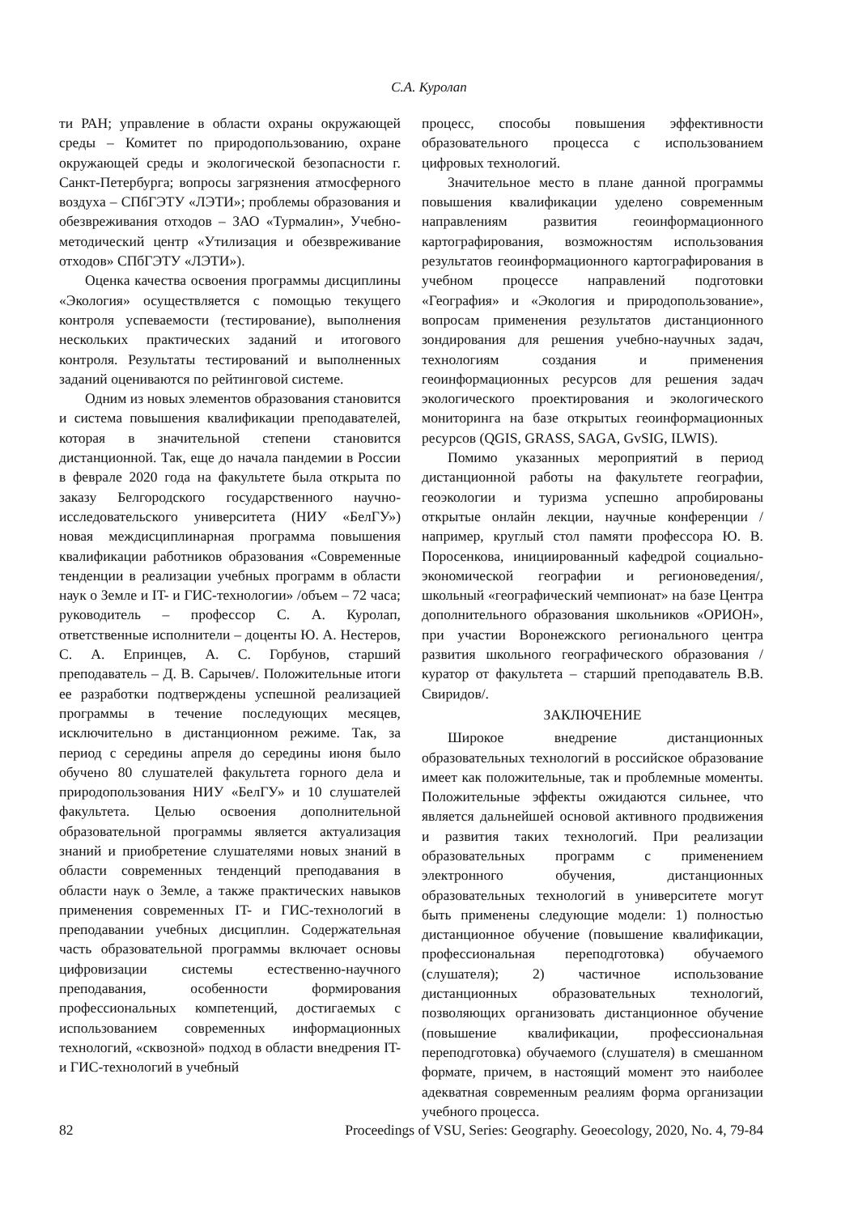С.А. Куролап
ти РАН; управление в области охраны окружающей среды – Комитет по природопользованию, охране окружающей среды и экологической безопасности г. Санкт-Петербурга; вопросы загрязнения атмосферного воздуха – СПбГЭТУ «ЛЭТИ»; проблемы образования и обезвреживания отходов – ЗАО «Турмалин», Учебно-методический центр «Утилизация и обезвреживание отходов» СПбГЭТУ «ЛЭТИ»).
Оценка качества освоения программы дисциплины «Экология» осуществляется с помощью текущего контроля успеваемости (тестирование), выполнения нескольких практических заданий и итогового контроля. Результаты тестирований и выполненных заданий оцениваются по рейтинговой системе.
Одним из новых элементов образования становится и система повышения квалификации преподавателей, которая в значительной степени становится дистанционной. Так, еще до начала пандемии в России в феврале 2020 года на факультете была открыта по заказу Белгородского государственного научно-исследовательского университета (НИУ «БелГУ») новая междисциплинарная программа повышения квалификации работников образования «Современные тенденции в реализации учебных программ в области наук о Земле и IT- и ГИС-технологии» /объем – 72 часа; руководитель – профессор С. А. Куролап, ответственные исполнители – доценты Ю. А. Нестеров, С. А. Епринцев, А. С. Горбунов, старший преподаватель – Д. В. Сарычев/. Положительные итоги ее разработки подтверждены успешной реализацией программы в течение последующих месяцев, исключительно в дистанционном режиме. Так, за период с середины апреля до середины июня было обучено 80 слушателей факультета горного дела и природопользования НИУ «БелГУ» и 10 слушателей факультета. Целью освоения дополнительной образовательной программы является актуализация знаний и приобретение слушателями новых знаний в области современных тенденций преподавания в области наук о Земле, а также практических навыков применения современных IT- и ГИС-технологий в преподавании учебных дисциплин. Содержательная часть образовательной программы включает основы цифровизации системы естественно-научного преподавания, особенности формирования профессиональных компетенций, достигаемых с использованием современных информационных технологий, «сквозной» подход в области внедрения IT- и ГИС-технологий в учебный
процесс, способы повышения эффективности образовательного процесса с использованием цифровых технологий.
Значительное место в плане данной программы повышения квалификации уделено современным направлениям развития геоинформационного картографирования, возможностям использования результатов геоинформационного картографирования в учебном процессе направлений подготовки «География» и «Экология и природопользование», вопросам применения результатов дистанционного зондирования для решения учебно-научных задач, технологиям создания и применения геоинформационных ресурсов для решения задач экологического проектирования и экологического мониторинга на базе открытых геоинформационных ресурсов (QGIS, GRASS, SAGA, GvSIG, ILWIS).
Помимо указанных мероприятий в период дистанционной работы на факультете географии, геоэкологии и туризма успешно апробированы открытые онлайн лекции, научные конференции /например, круглый стол памяти профессора Ю. В. Поросенкова, инициированный кафедрой социально-экономической географии и регионоведения/, школьный «географический чемпионат» на базе Центра дополнительного образования школьников «ОРИОН», при участии Воронежского регионального центра развития школьного географического образования /куратор от факультета – старший преподаватель В.В. Свиридов/.
ЗАКЛЮЧЕНИЕ
Широкое внедрение дистанционных образовательных технологий в российское образование имеет как положительные, так и проблемные моменты. Положительные эффекты ожидаются сильнее, что является дальнейшей основой активного продвижения и развития таких технологий. При реализации образовательных программ с применением электронного обучения, дистанционных образовательных технологий в университете могут быть применены следующие модели: 1) полностью дистанционное обучение (повышение квалификации, профессиональная переподготовка) обучаемого (слушателя); 2) частичное использование дистанционных образовательных технологий, позволяющих организовать дистанционное обучение (повышение квалификации, профессиональная переподготовка) обучаемого (слушателя) в смешанном формате, причем, в настоящий момент это наиболее адекватная современным реалиям форма организации учебного процесса.
82 Proceedings of VSU, Series: Geography. Geoecology, 2020, No. 4, 79-84